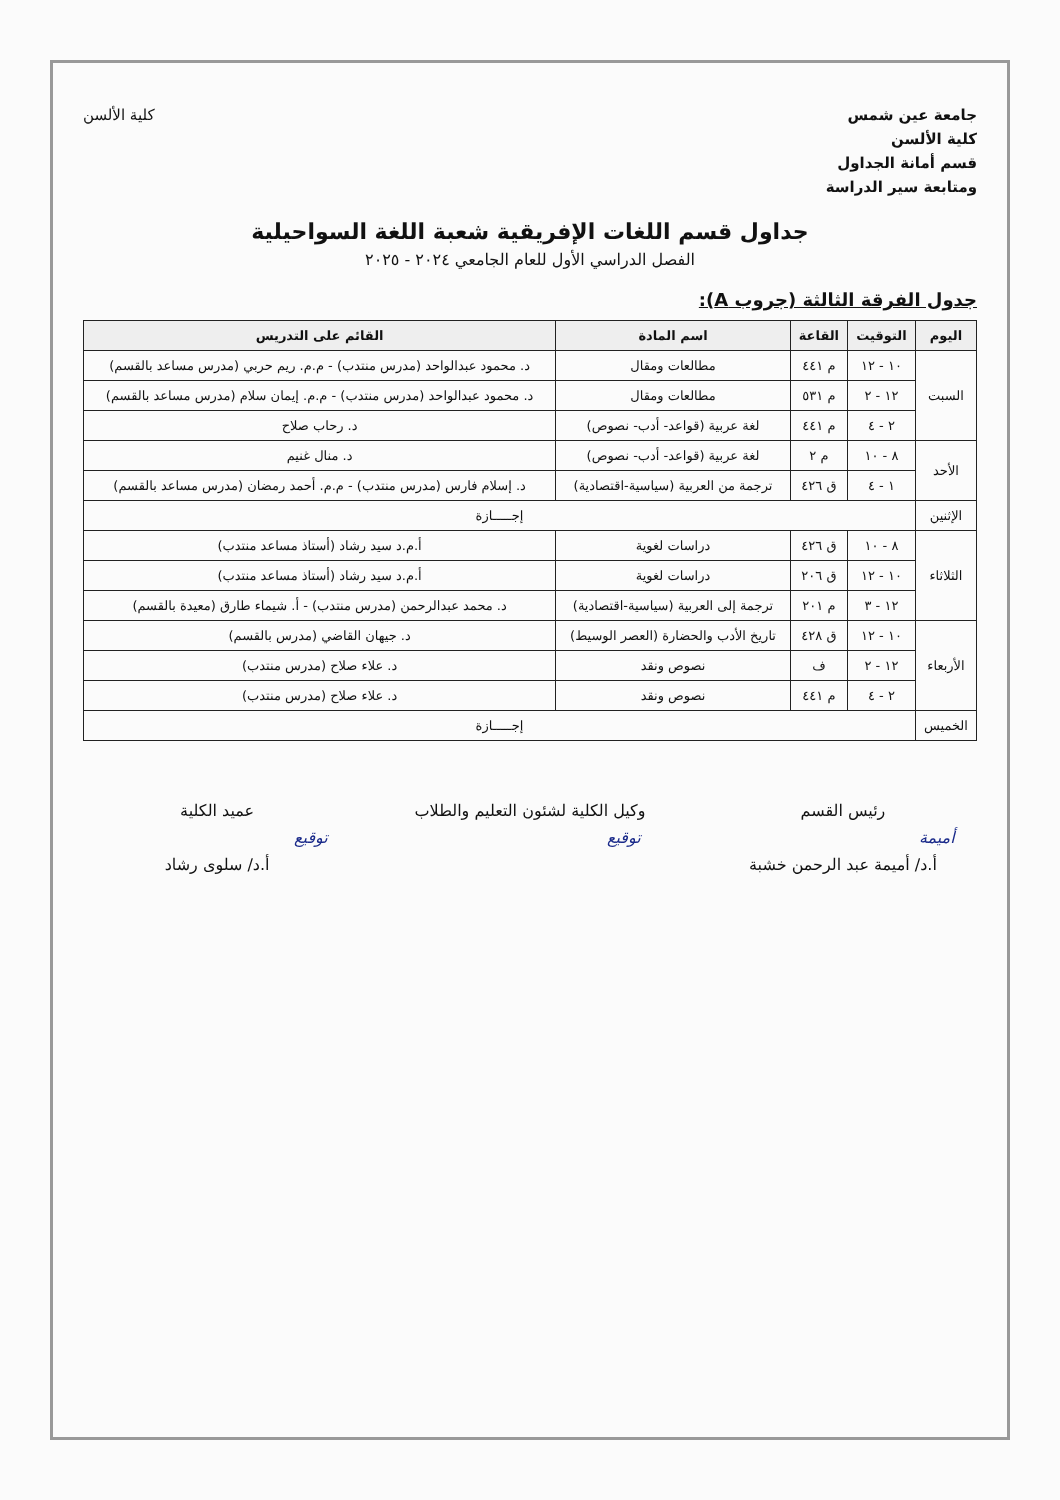جامعة عين شمس
كلية الألسن
قسم أمانة الجداول
ومتابعة سير الدراسة
كلية الألسن
جداول قسم اللغات الإفريقية شعبة اللغة السواحيلية
الفصل الدراسي الأول للعام الجامعي ٢٠٢٤ - ٢٠٢٥
جدول الفرقة الثالثة (جروب A):
| اليوم | التوقيت | القاعة | اسم المادة | القائم على التدريس |
| --- | --- | --- | --- | --- |
| السبت | ١٠ - ١٢ | م ٤٤١ | مطالعات ومقال | د. محمود عبدالواحد (مدرس منتدب) - م.م. ريم حربي (مدرس مساعد بالقسم) |
| | ١٢ - ٢ | م ٥٣١ | مطالعات ومقال | د. محمود عبدالواحد (مدرس منتدب) - م.م. إيمان سلام (مدرس مساعد بالقسم) |
| | ٢ - ٤ | م ٤٤١ | لغة عربية (قواعد- أدب- نصوص) | د. رحاب صلاح |
| الأحد | ٨ - ١٠ | م ٢ | لغة عربية (قواعد- أدب- نصوص) | د. منال غنيم |
| | ١ - ٤ | ق ٤٢٦ | ترجمة من العربية (سياسية-اقتصادية) | د. إسلام فارس (مدرس منتدب) - م.م. أحمد رمضان (مدرس مساعد بالقسم) |
| الإثنين | إجـــــازة | | | |
| الثلاثاء | ٨ - ١٠ | ق ٤٢٦ | دراسات لغوية | أ.م.د سيد رشاد (أستاذ مساعد منتدب) |
| | ١٠ - ١٢ | ق ٢٠٦ | دراسات لغوية | أ.م.د سيد رشاد (أستاذ مساعد منتدب) |
| | ١٢ - ٣ | م ٢٠١ | ترجمة إلى العربية (سياسية-اقتصادية) | د. محمد عبدالرحمن (مدرس منتدب) - أ. شيماء طارق (معيدة بالقسم) |
| الأربعاء | ١٠ - ١٢ | ق ٤٢٨ | تاريخ الأدب والحضارة (العصر الوسيط) | د. جيهان القاضي (مدرس بالقسم) |
| | ١٢ - ٢ | ف | نصوص ونقد | د. علاء صلاح (مدرس منتدب) |
| | ٢ - ٤ | م ٤٤١ | نصوص ونقد | د. علاء صلاح (مدرس منتدب) |
| الخميس | إجـــــازة | | | |
رئيس القسم
أميمة
أ.د/ أميمة عبد الرحمن خشبة
وكيل الكلية لشئون التعليم والطلاب
توقيع
عميد الكلية
توقيع
أ.د/ سلوى رشاد